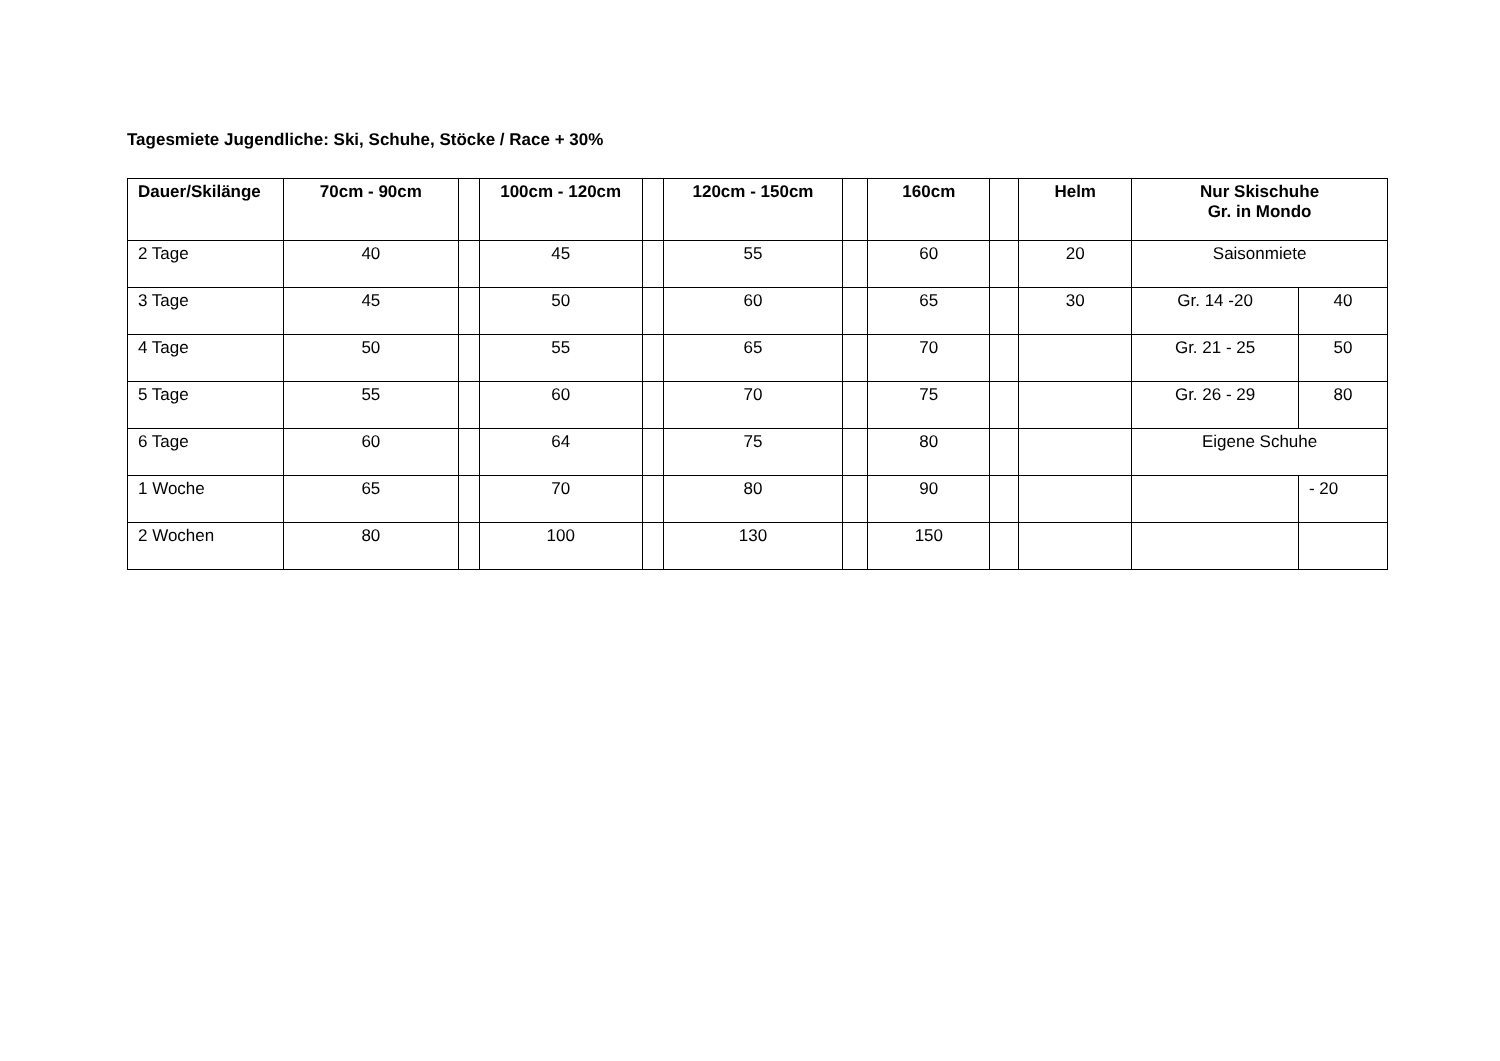Tagesmiete Jugendliche: Ski, Schuhe, Stöcke / Race + 30%
| Dauer/Skilänge | 70cm - 90cm | | 100cm - 120cm | | 120cm - 150cm | | 160cm | | Helm | Nur Skischuhe Gr. in Mondo | |
| --- | --- | --- | --- | --- | --- | --- | --- | --- | --- | --- | --- |
| 2 Tage | 40 | | 45 | | 55 | | 60 | | 20 | Saisonmiete | |
| 3 Tage | 45 | | 50 | | 60 | | 65 | | 30 | Gr. 14 -20 | 40 |
| 4 Tage | 50 | | 55 | | 65 | | 70 | | | Gr. 21 - 25 | 50 |
| 5 Tage | 55 | | 60 | | 70 | | 75 | | | Gr. 26 - 29 | 80 |
| 6 Tage | 60 | | 64 | | 75 | | 80 | | | Eigene Schuhe | |
| 1 Woche | 65 | | 70 | | 80 | | 90 | | | | - 20 |
| 2 Wochen | 80 | | 100 | | 130 | | 150 | | | | |